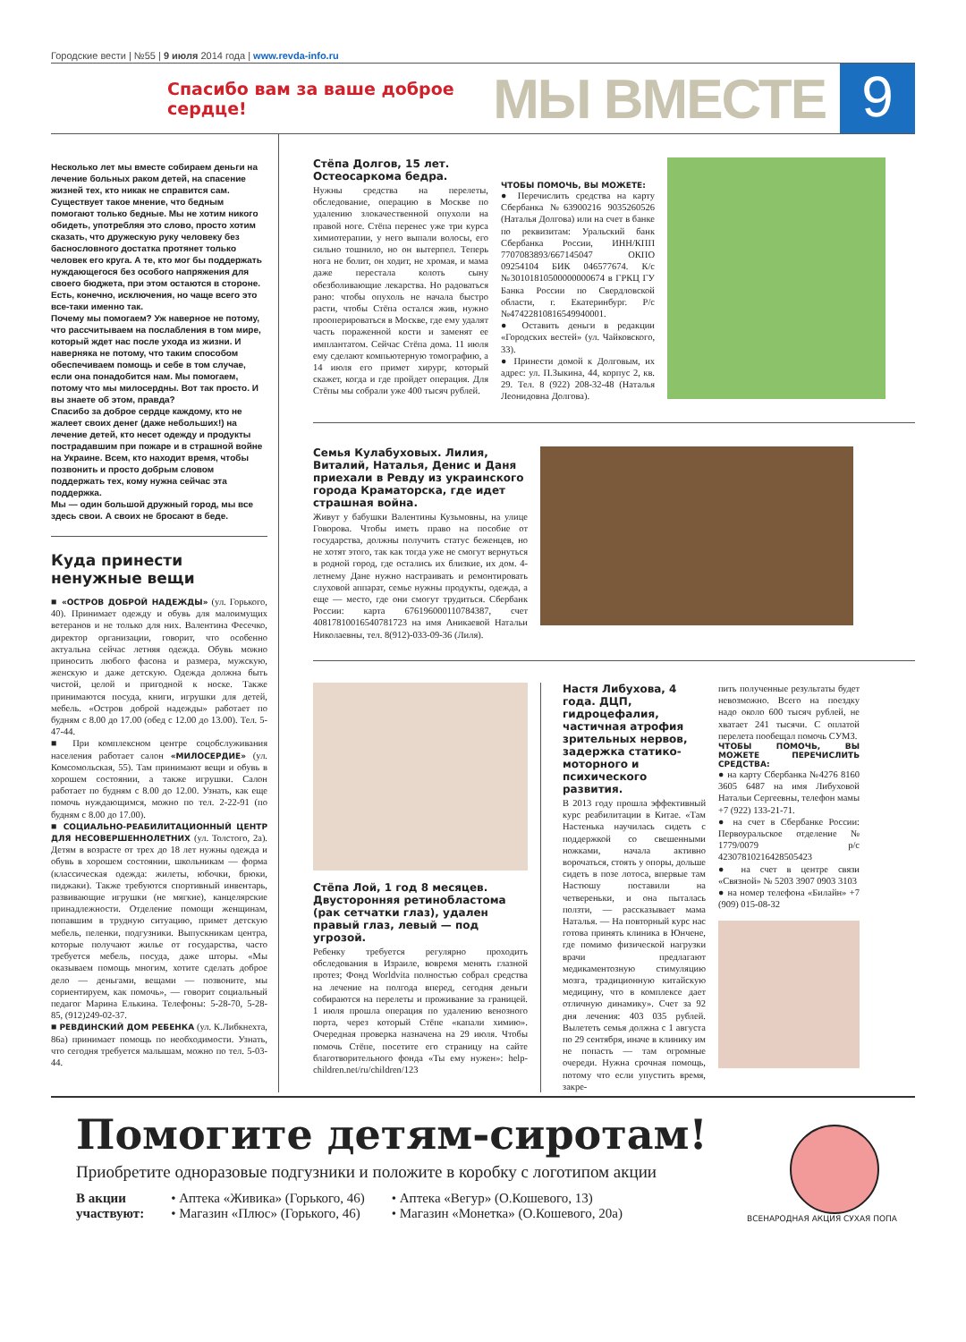Городские вести | №55 | 9 июля 2014 года | www.revda-info.ru
Спасибо вам за ваше доброе сердце!
МЫ ВМЕСТЕ
9
Несколько лет мы вместе собираем деньги на лечение больных раком детей, на спасение жизней тех, кто никак не справится сам. Существует такое мнение, что бедным помогают только бедные. Мы не хотим никого обидеть, употребляя это слово, просто хотим сказать, что дружескую руку человеку без баснословного достатка протянет только человек его круга. А те, кто мог бы поддержать нуждающегося без особого напряжения для своего бюджета, при этом остаются в стороне. Есть, конечно, исключения, но чаще всего это все-таки именно так.
Почему мы помогаем? Уж наверное не потому, что рассчитываем на послабления в том мире, который ждет нас после ухода из жизни. И наверняка не потому, что таким способом обеспечиваем помощь и себе в том случае, если она понадобится нам. Мы помогаем, потому что мы милосердны. Вот так просто. И вы знаете об этом, правда?
Спасибо за доброе сердце каждому, кто не жалеет своих денег (даже небольших!) на лечение детей, кто несет одежду и продукты пострадавшим при пожаре и в страшной войне на Украине. Всем, кто находит время, чтобы позвонить и просто добрым словом поддержать тех, кому нужна сейчас эта поддержка.
Мы — один большой дружный город, мы все здесь свои. А своих не бросают в беде.
Куда принести ненужные вещи
■ «ОСТРОВ ДОБРОЙ НАДЕЖДЫ» (ул. Горького, 40). Принимает одежду и обувь для малоимущих ветеранов и не только для них. Валентина Фесечко, директор организации, говорит, что особенно актуальна сейчас летняя одежда. Обувь можно приносить любого фасона и размера, мужскую, женскую и даже детскую. Одежда должна быть чистой, целой и пригодной к носке. Также принимаются посуда, книги, игрушки для детей, мебель. «Остров доброй надежды» работает по будням с 8.00 до 17.00 (обед с 12.00 до 13.00). Тел. 5-47-44.
■ При комплексном центре соцобслуживания населения работает салон «МИЛОСЕРДИЕ» (ул. Комсомольская, 55). Там принимают вещи и обувь в хорошем состоянии, а также игрушки. Салон работает по будням с 8.00 до 12.00. Узнать, как еще помочь нуждающимся, можно по тел. 2-22-91 (по будням с 8.00 до 17.00).
■ СОЦИАЛЬНО-РЕАБИЛИТАЦИОННЫЙ ЦЕНТР ДЛЯ НЕСОВЕРШЕННОЛЕТНИХ (ул. Толстого, 2а). Детям в возрасте от трех до 18 лет нужны одежда и обувь в хорошем состоянии, школьникам — форма (классическая одежда: жилеты, юбочки, брюки, пиджаки). Также требуются спортивный инвентарь, развивающие игрушки (не мягкие), канцелярские принадлежности. Отделение помощи женщинам, попавшим в трудную ситуацию, примет детскую мебель, пеленки, подгузники. Выпускникам центра, которые получают жилье от государства, часто требуется мебель, посуда, даже шторы. «Мы оказываем помощь многим, хотите сделать доброе дело — деньгами, вещами — позвоните, мы сориентируем, как помочь», — говорит социальный педагог Марина Елькина. Телефоны: 5-28-70, 5-28-85, (912)249-02-37.
■ РЕВДИНСКИЙ ДОМ РЕБЕНКА (ул. К.Либкнехта, 86а) принимает помощь по необходимости. Узнать, что сегодня требуется малышам, можно по тел. 5-03-44.
Стёпа Долгов, 15 лет. Остеосаркома бедра.
Нужны средства на перелеты, обследование, операцию в Москве по удалению злокачественной опухоли на правой ноге. Стёпа перенес уже три курса химиотерапии, у него выпали волосы, его сильно тошнило, но он вытерпел. Теперь нога не болит, он ходит, не хромая, и мама даже перестала колоть сыну обезболивающие лекарства. Но радоваться рано: чтобы опухоль не начала быстро расти, чтобы Стёпа остался жив, нужно прооперироваться в Москве, где ему удалят часть пораженной кости и заменят ее имплантатом. Сейчас Стёпа дома. 11 июля ему сделают компьютерную томографию, а 14 июля его примет хирург, который скажет, когда и где пройдет операция. Для Стёпы мы собрали уже 400 тысяч рублей.
ЧТОБЫ ПОМОЧЬ, ВЫ МОЖЕТЕ:
● Перечислить средства на карту Сбербанка №63900216 9035260526 (Наталья Долгова) или на счет в банке по реквизитам: Уральский банк Сбербанка России, ИНН/КПП 7707083893/667145047 ОКПО 09254104 БИК 046577674. К/с №30101810500000000674 в ГРКЦ ГУ Банка России по Свердловской области, г. Екатеринбург. Р/с №47422810816549940001.
● Оставить деньги в редакции «Городских вестей» (ул. Чайковского, 33).
● Принести домой к Долговым, их адрес: ул. П.Зыкина, 44, корпус 2, кв. 29. Тел. 8 (922) 208-32-48 (Наталья Леонидовна Долгова).
Семья Кулабуховых. Лилия, Виталий, Наталья, Денис и Даня приехали в Ревду из украинского города Краматорска, где идет страшная война.
Живут у бабушки Валентины Кузьмовны, на улице Говорова. Чтобы иметь право на пособие от государства, должны получить статус беженцев, но не хотят этого, так как тогда уже не смогут вернуться в родной город, где остались их близкие, их дом. 4-летнему Дане нужно настраивать и ремонтировать слуховой аппарат, семье нужны продукты, одежда, а еще — место, где они смогут трудиться. Сбербанк России: карта 676196000110784387, счет 40817810016540781723 на имя Аникаевой Натальи Николаевны, тел. 8(912)-033-09-36 (Лиля).
Стёпа Лой, 1 год 8 месяцев. Двусторонняя ретинобластома (рак сетчатки глаз), удален правый глаз, левый — под угрозой.
Ребенку требуется регулярно проходить обследования в Израиле, вовремя менять глазной протез; Фонд Worldvita полностью собрал средства на лечение на полгода вперед, сегодня деньги собираются на перелеты и проживание за границей. 1 июля прошла операция по удалению венозного порта, через который Стёпе «капали химию». Очередная проверка назначена на 29 июля. Чтобы помочь Стёпе, посетите его страницу на сайте благотворительного фонда «Ты ему нужен»: help-children.net/ru/children/123
Настя Либухова, 4 года. ДЦП, гидроцефалия, частичная атрофия зрительных нервов, задержка статико-моторного и психического развития.
В 2013 году прошла эффективный курс реабилитации в Китае. «Там Настенька научилась сидеть с поддержкой со свешенными ножками, начала активно ворочаться, стоять у опоры, дольше сидеть в позе лотоса, впервые там Настюшу поставили на четвереньки, и она пыталась ползти, — рассказывает мама Наталья. — На повторный курс нас готова принять клиника в Юнчене, где помимо физической нагрузки врачи предлагают медикаментозную стимуляцию мозга, традиционную китайскую медицину, что в комплексе дает отличную динамику». Счет за 92 дня лечения: 403 035 рублей. Вылететь семья должна с 1 августа по 29 сентября, иначе в клинику им не попасть — там огромные очереди. Нужна срочная помощь, потому что если упустить время, закре-
пить полученные результаты будет невозможно. Всего на поездку надо около 600 тысяч рублей, не хватает 241 тысячи. С оплатой перелета пообещал помочь СУМЗ.
ЧТОБЫ ПОМОЧЬ, ВЫ МОЖЕТЕ ПЕРЕЧИСЛИТЬ СРЕДСТВА:
● на карту Сбербанка №4276 8160 3605 6487 на имя Либуховой Натальи Сергеевны, телефон мамы +7 (922) 133-21-71.
● на счет в Сбербанке России: Первоуральское отделение № 1779/0079 р/с 42307810216428505423
● на счет в центре связи «Связной» № 5203 3907 0903 3103
● на номер телефона «Билайн» +7 (909) 015-08-32
Помогите детям-сиротам!
Приобретите одноразовые подгузники и положите в коробку с логотипом акции
В акции
участвуют:
• Аптека «Живика» (Горького, 46)
• Магазин «Плюс» (Горького, 46)
• Аптека «Вегур» (О.Кошевого, 13)
• Магазин «Монетка» (О.Кошевого, 20а)
ВСЕНАРОДНАЯ АКЦИЯ СУХАЯ ПОПА